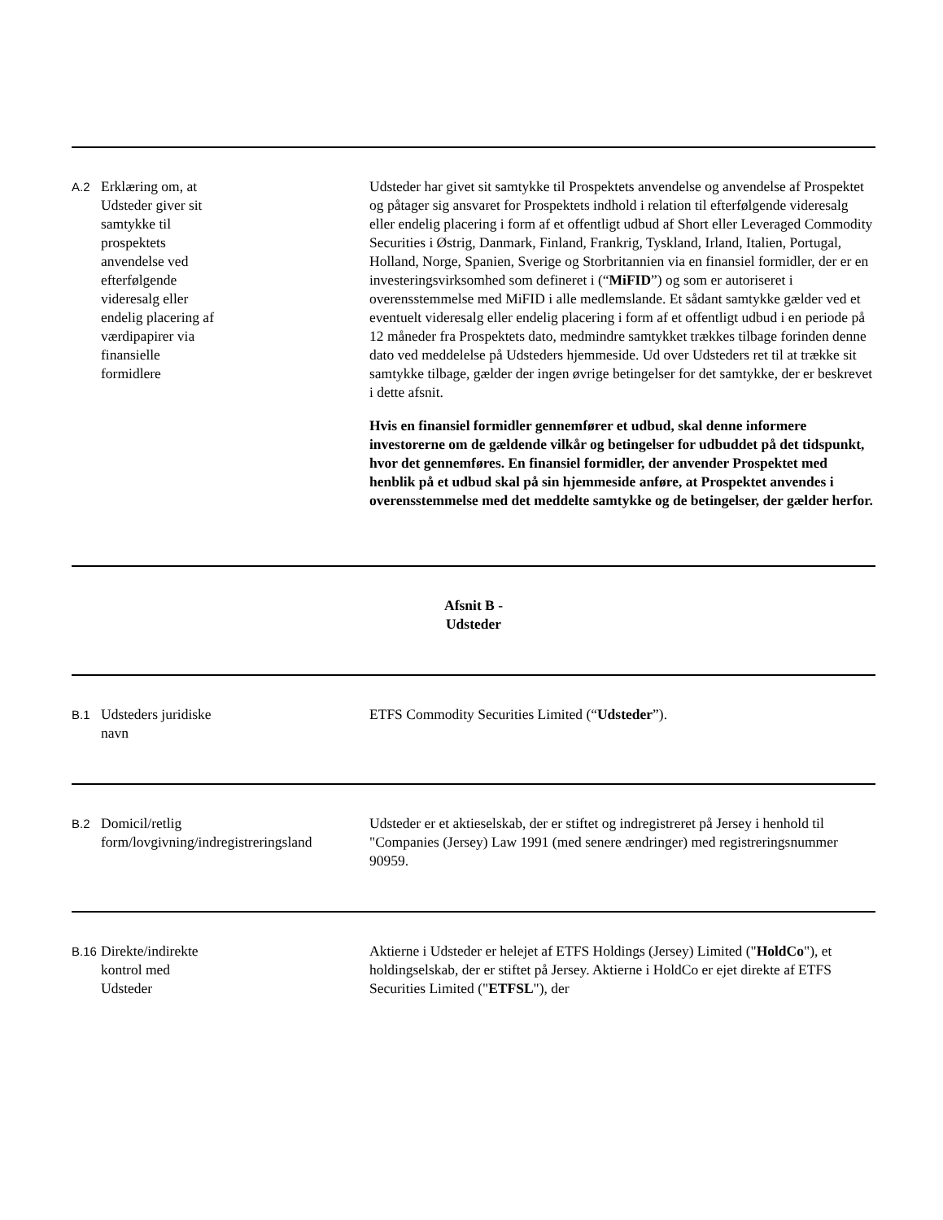| A.2 | Erklæring om, at Udsteder giver sit samtykke til prospektets anvendelse ved efterfølgende videresalg eller endelig placering af værdipapirer via finansielle formidlere | Udsteder har givet sit samtykke til Prospektets anvendelse og anvendelse af Prospektet og påtager sig ansvaret for Prospektets indhold i relation til efterfølgende videresalg eller endelig placering i form af et offentligt udbud af Short eller Leveraged Commodity Securities i Østrig, Danmark, Finland, Frankrig, Tyskland, Irland, Italien, Portugal, Holland, Norge, Spanien, Sverige og Storbritannien via en finansiel formidler, der er en investeringsvirksomhed som defineret i (“ MiFID ”) og som er autoriseret i overensstemmelse med MiFID i alle medlemslande. Et sådant samtykke gælder ved et eventuelt videresalg eller endelig placering i form af et offentligt udbud i en periode på 12 måneder fra Prospektets dato, medmindre samtykket trækkes tilbage forinden denne dato ved meddelelse på Udsteders hjemmeside. Ud over Udsteders ret til at trække sit samtykke tilbage, gælder der ingen øvrige betingelser for det samtykke, der er beskrevet i dette afsnit. Hvis en finansiel formidler gennemfører et udbud, skal denne informere investorerne om de gældende vilkår og betingelser for udbuddet på det tidspunkt, hvor det gennemføres. En finansiel formidler, der anvender Prospektet med henblik på et udbud skal på sin hjemmeside anføre, at Prospektet anvendes i overensstemmelse med det meddelte samtykke og de betingelser, der gælder herfor. |
| Afsnit B - Udsteder | | |
| B.1 | Udsteders juridiske navn | ETFS Commodity Securities Limited (“ Udsteder ”). |
| B.2 | Domicil/retlig form/lovgivning/indregistreringsland | Udsteder er et aktieselskab, der er stiftet og indregistreret på Jersey i henhold til "Companies (Jersey) Law 1991 (med senere ændringer) med registreringsnummer 90959. |
| B.16 | Direkte/indirekte kontrol med Udsteder | Aktierne i Udsteder er helejet af ETFS Holdings (Jersey) Limited (" HoldCo "), et holdingselskab, der er stiftet på Jersey. Aktierne i HoldCo er ejet direkte af ETFS Securities Limited (" ETFSL "), der |